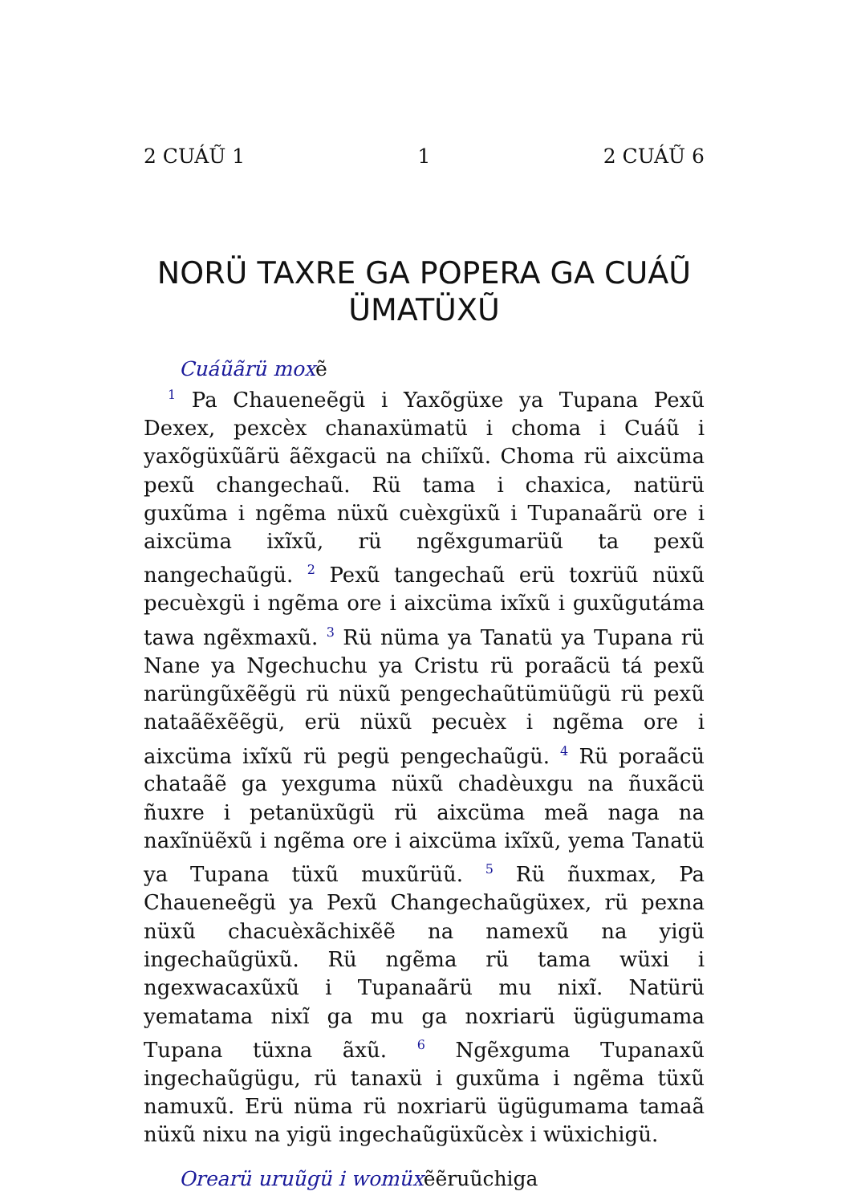2 CUÁŨ 1 1 2 CUÁŨ 6
NORÜ TAXRE GA POPERA GA CUÁŨ ÜMATÜXŨ
Cuáũãrü moxẽ
<sup>1</sup> Pa Chaueneẽgü i Yaxõgüxe ya Tupana Pexũ Dexex, pexcèx chanaxümatü i choma i Cuáũ i yaxõgüxũãrü ãẽx­gacü na chiĩxũ. Choma rü aixcüma pexũ changechaũ. Rü tama i chaxica, natürü guxũma i ngẽma nüxũ cuèxgüxũ i Tupanaãrü ore i aixcüma ixĩxũ, rü ngẽxgumarüũ ta pexũ nangechaũgü. <sup>2</sup> Pexũ tangechaũ erü toxrüũ nüxũ pecuèxgü i ngẽma ore i aixcüma ixĩxũ i guxũgutáma tawa ngẽxmaxũ. <sup>3</sup> Rü nüma ya Tanatü ya Tupana rü Nane ya Ngechuchu ya Cristu rü poraãcü tá pexũ narüngũxẽẽgü rü nüxũ pengechaũtümüũgü rü pexũ nataãẽxẽẽgü, erü nüxũ pecuèx i ngẽma ore i aixcüma ixĩxũ rü pegü pengechaũgü. <sup>4</sup> Rü poraãcü chataãẽ ga yexguma nüxũ chadèuxgu na ñuxãcü ñuxre i petanüxũgü rü aixcüma meã naga na naxĩnüẽxũ i ngẽma ore i aixcüma ixĩxũ, yema Tanatü ya Tupana tüxũ muxũrüũ. <sup>5</sup> Rü ñuxmax, Pa Chaueneẽgü ya Pexũ Changechaũgüxex, rü pexna nüxũ chacuèxãchixẽẽ na namexũ na yigü ingechaũgüxũ. Rü ngẽma rü tama wüxi i ngexwacaxũxũ i Tupanaãrü mu nixĩ. Natürü yematama nixĩ ga mu ga noxriarü ügügumama Tupana tüxna ãxũ. <sup>6</sup> Ngẽxguma Tupanaxũ ingechaũgügu, rü tanaxü i guxũma i ngẽma tüxũ namuxũ. Erü nüma rü noxriarü ügügumama tamaã nüxũ nixu na yigü in­gechaũgüxũcèx i wüxichigü.
Orearü uruũgü i womüxẽẽruũchiga